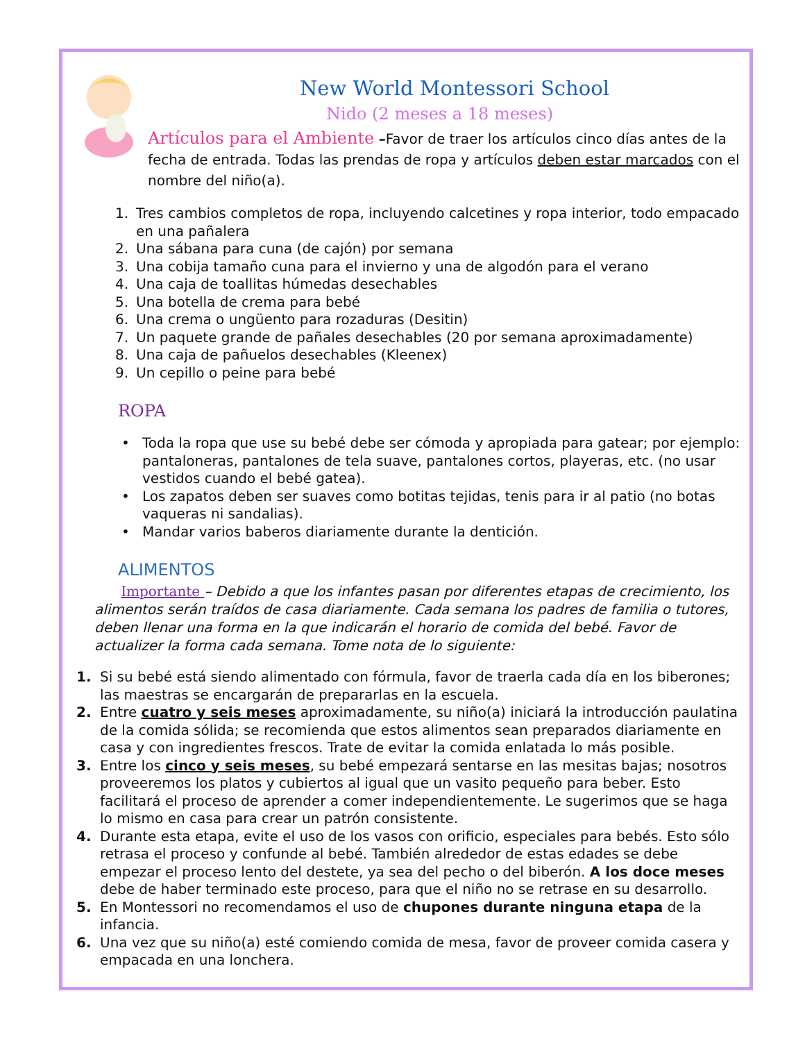New World Montessori School
Nido (2 meses a 18 meses)
Artículos para el Ambiente –Favor de traer los artículos cinco días antes de la fecha de entrada. Todas las prendas de ropa y artículos deben estar marcados con el nombre del niño(a).
1. Tres cambios completos de ropa, incluyendo calcetines y ropa interior, todo empacado en una pañalera
2. Una sábana para cuna (de cajón) por semana
3. Una cobija tamaño cuna para el invierno y una de algodón para el verano
4. Una caja de toallitas húmedas desechables
5. Una botella de crema para bebé
6. Una crema o ungüento para rozaduras (Desitin)
7. Un paquete grande de pañales desechables (20 por semana aproximadamente)
8. Una caja de pañuelos desechables (Kleenex)
9. Un cepillo o peine para bebé
ROPA
• Toda la ropa que use su bebé debe ser cómoda y apropiada para gatear; por ejemplo: pantaloneras, pantalones de tela suave, pantalones cortos, playeras, etc. (no usar vestidos cuando el bebé gatea).
• Los zapatos deben ser suaves como botitas tejidas, tenis para ir al patio (no botas vaqueras ni sandalias).
• Mandar varios baberos diariamente durante la dentición.
ALIMENTOS
Importante – Debido a que los infantes pasan por diferentes etapas de crecimiento, los alimentos serán traídos de casa diariamente. Cada semana los padres de familia o tutores, deben llenar una forma en la que indicarán el horario de comida del bebé. Favor de actualizer la forma cada semana. Tome nota de lo siguiente:
1. Si su bebé está siendo alimentado con fórmula, favor de traerla cada día en los biberones; las maestras se encargarán de prepararlas en la escuela.
2. Entre cuatro y seis meses aproximadamente, su niño(a) iniciará la introducción paulatina de la comida sólida; se recomienda que estos alimentos sean preparados diariamente en casa y con ingredientes frescos. Trate de evitar la comida enlatada lo más posible.
3. Entre los cinco y seis meses, su bebé empezará sentarse en las mesitas bajas; nosotros proveeremos los platos y cubiertos al igual que un vasito pequeño para beber. Esto facilitará el proceso de aprender a comer independientemente. Le sugerimos que se haga lo mismo en casa para crear un patrón consistente.
4. Durante esta etapa, evite el uso de los vasos con orificio, especiales para bebés. Esto sólo retrasa el proceso y confunde al bebé. También alrededor de estas edades se debe empezar el proceso lento del destete, ya sea del pecho o del biberón. A los doce meses debe de haber terminado este proceso, para que el niño no se retrase en su desarrollo.
5. En Montessori no recomendamos el uso de chupones durante ninguna etapa de la infancia.
6. Una vez que su niño(a) esté comiendo comida de mesa, favor de proveer comida casera y empacada en una lonchera.